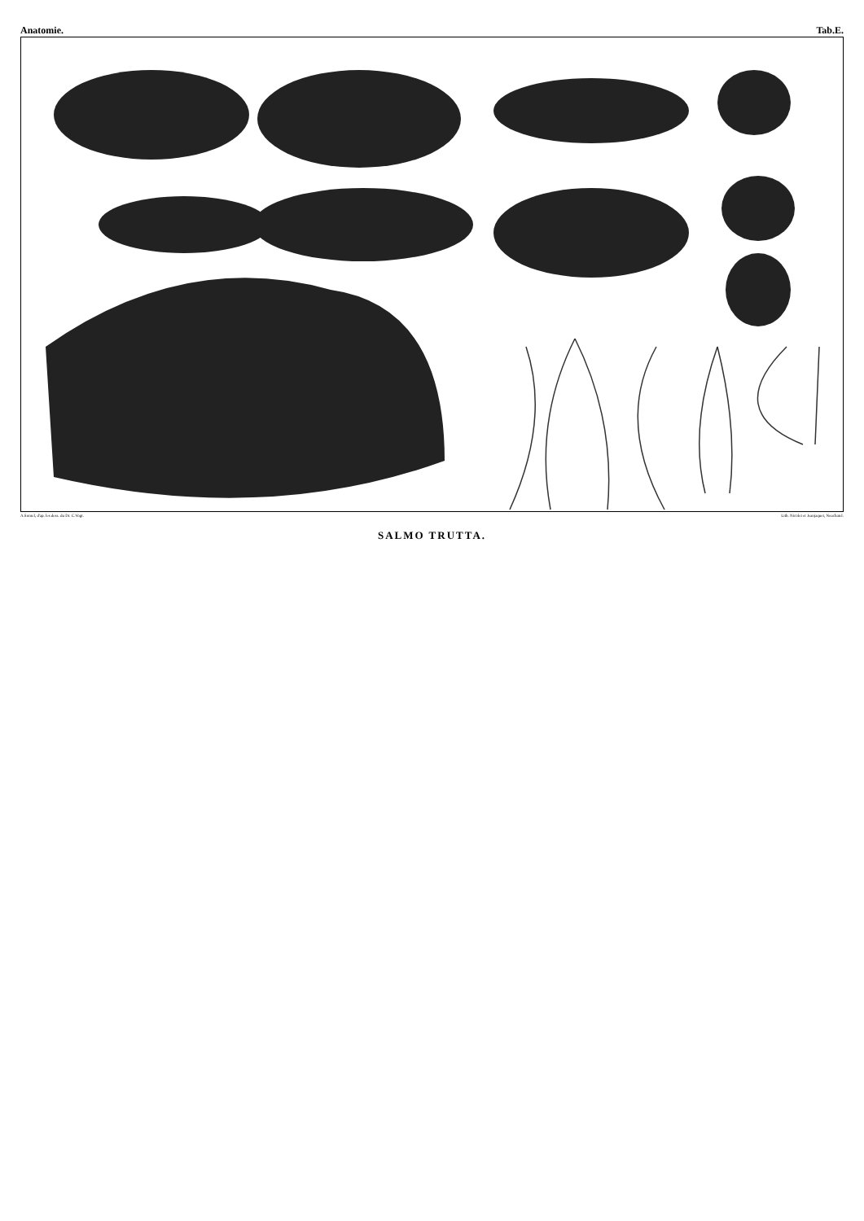Anatomie. Tab.E.
A.Sonrel, d'ap. les dess. du Dr. C.Vogt. Lith. Nicolet et Jeanjaquet, Neuchatel.
SALMO TRUTTA.